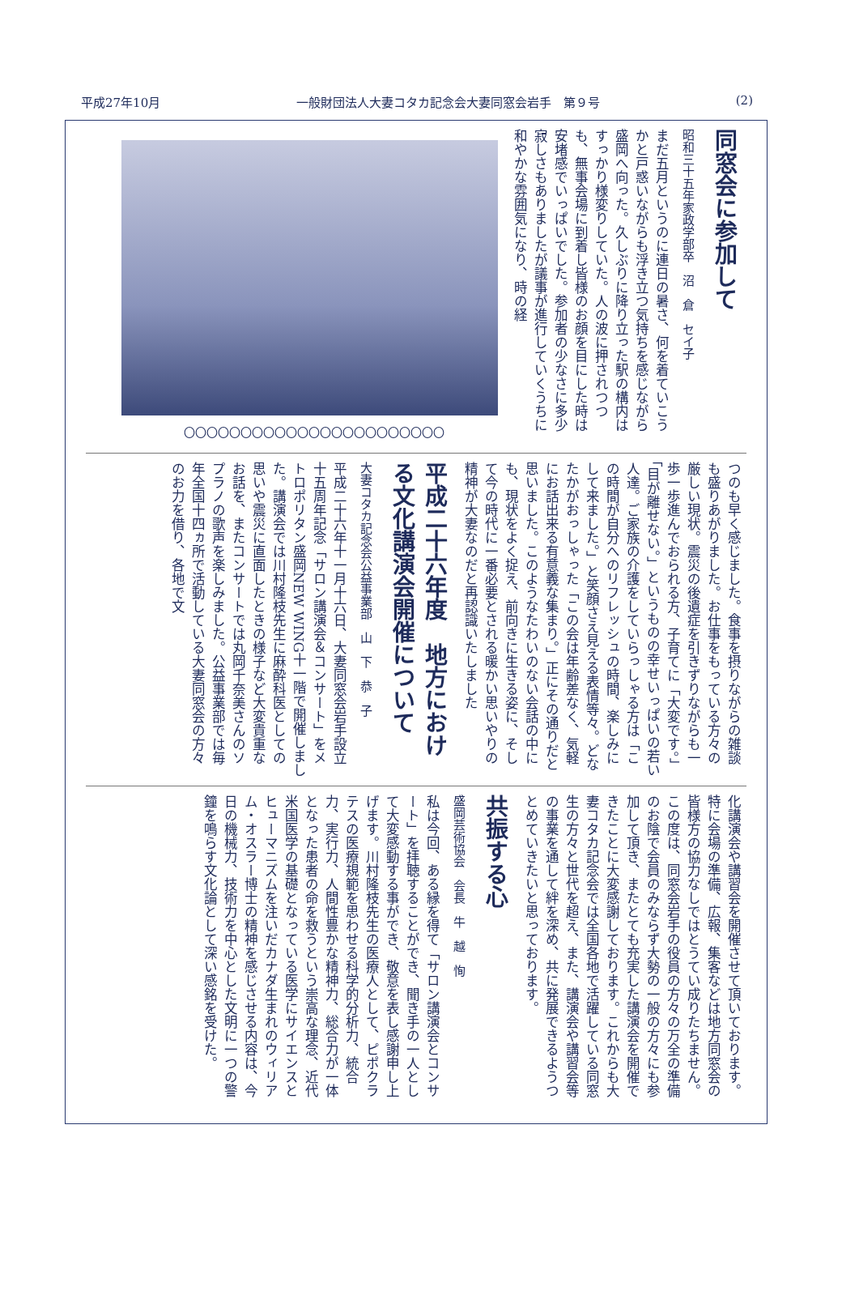平成27年10月 一般財団法人大妻コタカ記念会大妻同窓会岩手　第９号 (2)
同窓会に参加して
昭和三十五年家政学部卒　沼　倉　セイ子
まだ五月というのに連日の暑さ、何を着ていこうかと戸惑いながらも浮き立つ気持ちを感じながら盛岡へ向った。久しぶりに降り立った駅の構内はすっかり様変りしていた。人の波に押されつつも、無事会場に到着し皆様のお顔を目にした時は安堵感でいっぱいでした。参加者の少なさに多少寂しさもありましたが議事が進行していくうちに和やかな雰囲気になり、時の経
〇〇〇〇〇〇〇〇〇〇〇〇〇〇〇〇〇〇〇〇〇〇〇
つのも早く感じました。食事を摂りながらの雑談も盛りあがりました。お仕事をもっている方々の厳しい現状。震災の後遺症を引きずりながらも一歩一歩進んでおられる方、子育てに「大変です。」「目が離せない。」というものの幸せいっぱいの若い人達。ご家族の介護をしていらっしゃる方は「この時間が自分へのリフレッシュの時間、楽しみにして来ました。」と笑顔さえ見える表情等々。どなたかがおっしゃった「この会は年齢差なく、気軽にお話出来る有意義な集まり。」正にその通りだと思いました。このようなたわいのない会話の中にも、現状をよく捉え、前向きに生きる姿に、そして今の時代に一番必要とされる暖かい思いやりの精神が大妻なのだと再認識いたしました
平成二十六年度　地方における文化講演会開催について
大妻コタカ記念会公益事業部　山　下　恭　子
平成二十六年十一月十六日、大妻同窓会岩手設立十五周年記念「サロン講演会＆コンサート」をメトロポリタン盛岡NEW WING十一階で開催しました。講演会では川村隆枝先生に麻酔科医としての思いや震災に直面したときの様子など大変貴重なお話を、またコンサートでは丸岡千奈美さんのソプラノの歌声を楽しみました。公益事業部では毎年全国十四ヵ所で活動している大妻同窓会の方々のお力を借り、各地で文
化講演会や講習会を開催させて頂いております。特に会場の準備、広報、集客などは地方同窓会の皆様方の協力なしではとうてい成りたちません。この度は、同窓会岩手の役員の方々の万全の準備のお陰で会員のみならず大勢の一般の方々にも参加して頂き、またとても充実した講演会を開催できたことに大変感謝しております。これからも大妻コタカ記念会では全国各地で活躍している同窓生の方々と世代を超え、また、講演会や講習会等の事業を通して絆を深め、共に発展できるようつとめていきたいと思っております。
共振する心
盛岡芸術協会　会長　牛　越　恂
私は今回、ある縁を得て「サロン講演会とコンサート」を拝聴することができ、聞き手の一人として大変感動する事ができ、敬意を表し感謝申し上げます。川村隆枝先生の医療人として、ピポクラテスの医療規範を思わせる科学的分析力、統合力、実行力、人間性豊かな精神力、総合力が一体となった患者の命を救うという崇高な理念、近代米国医学の基礎となっている医学にサイエンスとヒューマニズムを注いだカナダ生まれのウィリアム・オスラー博士の精神を感じさせる内容は、今日の機械力、技術力を中心とした文明に一つの警鐘を鳴らす文化論として深い感銘を受けた。